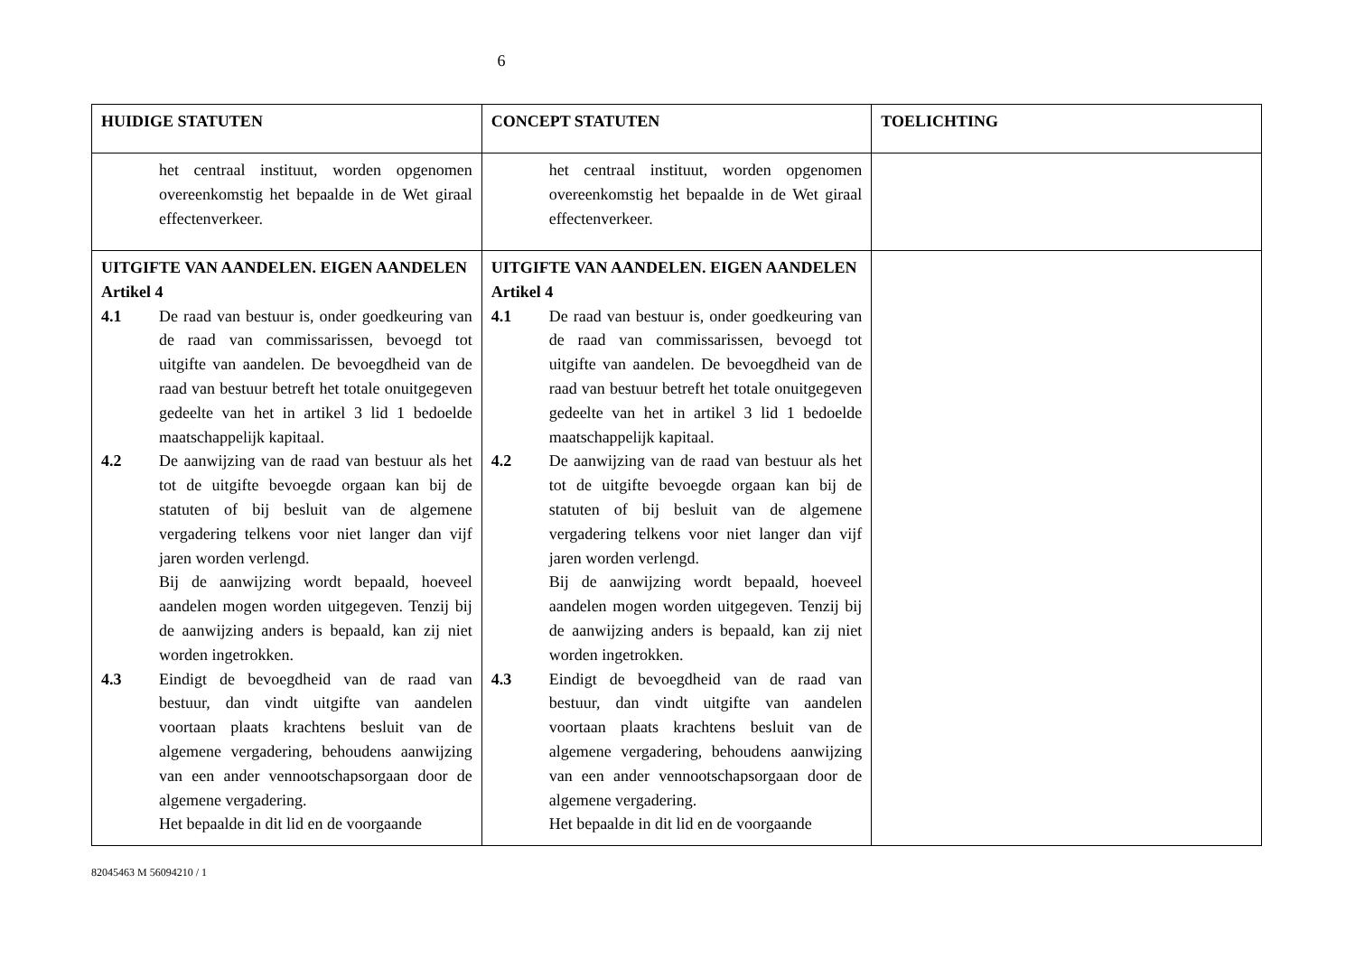6
| HUIDIGE STATUTEN | CONCEPT STATUTEN | TOELICHTING |
| --- | --- | --- |
| het centraal instituut, worden opgenomen overeenkomstig het bepaalde in de Wet giraal effectenverkeer. | het centraal instituut, worden opgenomen overeenkomstig het bepaalde in de Wet giraal effectenverkeer. | |
| UITGIFTE VAN AANDELEN. EIGEN AANDELEN Artikel 4 4.1 De raad van bestuur is, onder goedkeuring van de raad van commissarissen, bevoegd tot uitgifte van aandelen. De bevoegdheid van de raad van bestuur betreft het totale onuitgegeven gedeelte van het in artikel 3 lid 1 bedoelde maatschappelijk kapitaal. 4.2 De aanwijzing van de raad van bestuur als het tot de uitgifte bevoegde orgaan kan bij de statuten of bij besluit van de algemene vergadering telkens voor niet langer dan vijf jaren worden verlengd. Bij de aanwijzing wordt bepaald, hoeveel aandelen mogen worden uitgegeven. Tenzij bij de aanwijzing anders is bepaald, kan zij niet worden ingetrokken. 4.3 Eindigt de bevoegdheid van de raad van bestuur, dan vindt uitgifte van aandelen voortaan plaats krachtens besluit van de algemene vergadering, behoudens aanwijzing van een ander vennootschapsorgaan door de algemene vergadering. Het bepaalde in dit lid en de voorgaande | UITGIFTE VAN AANDELEN. EIGEN AANDELEN Artikel 4 4.1 De raad van bestuur is, onder goedkeuring van de raad van commissarissen, bevoegd tot uitgifte van aandelen. De bevoegdheid van de raad van bestuur betreft het totale onuitgegeven gedeelte van het in artikel 3 lid 1 bedoelde maatschappelijk kapitaal. 4.2 De aanwijzing van de raad van bestuur als het tot de uitgifte bevoegde orgaan kan bij de statuten of bij besluit van de algemene vergadering telkens voor niet langer dan vijf jaren worden verlengd. Bij de aanwijzing wordt bepaald, hoeveel aandelen mogen worden uitgegeven. Tenzij bij de aanwijzing anders is bepaald, kan zij niet worden ingetrokken. 4.3 Eindigt de bevoegdheid van de raad van bestuur, dan vindt uitgifte van aandelen voortaan plaats krachtens besluit van de algemene vergadering, behoudens aanwijzing van een ander vennootschapsorgaan door de algemene vergadering. Het bepaalde in dit lid en de voorgaande | |
82045463 M 56094210 / 1